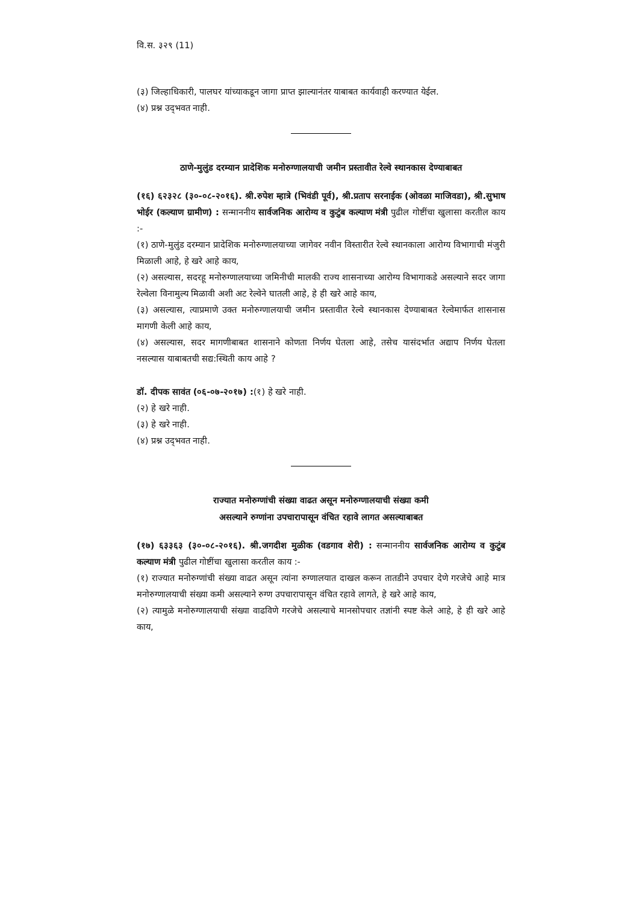वि.स. ३२९ (11)
(३) जिल्हाधिकारी, पालघर यांच्याकडून जागा प्राप्त झाल्यानंतर याबाबत कार्यवाही करण्यात येईल.
(४) प्रश्न उद्‌भवत नाही.
ठाणे-मुलुंड दरम्यान प्रादेशिक मनोरुग्णालयाची जमीन प्रस्तावीत रेल्वे स्थानकास देण्याबाबत
(१६) ६२३२८ (३०-०८-२०१६). श्री.रुपेश म्हात्रे (भिवंडी पूर्व), श्री.प्रताप सरनाईक (ओवळा माजिवडा), श्री.सुभाष भोईर (कल्याण ग्रामीण) : सन्माननीय सार्वजनिक आरोग्य व कुटुंब कल्याण मंत्री पुढील गोष्टींचा खुलासा करतील काय :-
(१) ठाणे-मुलुंड दरम्यान प्रादेशिक मनोरुग्णालयाच्या जागेवर नवीन विस्तारीत रेल्वे स्थानकाला आरोग्य विभागाची मंजुरी मिळाली आहे, हे खरे आहे काय,
(२) असल्यास, सदरहू मनोरुग्णालयाच्या जमिनीची मालकी राज्य शासनाच्या आरोग्य विभागाकडे असल्याने सदर जागा रेल्वेला विनामुल्य मिळावी अशी अट रेल्वेने घातली आहे, हे ही खरे आहे काय,
(३) असल्यास, त्याप्रमाणे उक्त मनोरुग्णालयाची जमीन प्रस्तावीत रेल्वे स्थानकास देण्याबाबत रेल्वेमार्फत शासनास मागणी केली आहे काय,
(४) असल्यास, सदर मागणीबाबत शासनाने कोणता निर्णय घेतला आहे, तसेच यासंदर्भात अद्याप निर्णय घेतला नसल्यास याबाबतची सद्य:स्थिती काय आहे ?
डॉ. दीपक सावंत (०६-०७-२०१७) :(१) हे खरे नाही.
(२) हे खरे नाही.
(३) हे खरे नाही.
(४) प्रश्न उद्‌भवत नाही.
राज्यात मनोरुग्णांची संख्या वाढत असून मनोरुग्णालयाची संख्या कमी
असल्याने रुग्णांना उपचारापासून वंचित रहावे लागत असल्याबाबत
(१७) ६३३६३ (३०-०८-२०१६). श्री.जगदीश मुळीक (वडगाव शेरी) : सन्माननीय सार्वजनिक आरोग्य व कुटुंब कल्याण मंत्री पुढील गोष्टींचा खुलासा करतील काय :-
(१) राज्यात मनोरुग्णांची संख्या वाढत असून त्यांना रुग्णालयात दाखल करून तातडीने उपचार देणे गरजेचे आहे मात्र मनोरुग्णालयाची संख्या कमी असल्याने रुग्ण उपचारापासून वंचित रहावे लागते, हे खरे आहे काय,
(२) त्यामुळे मनोरुग्णालयाची संख्या वाढविणे गरजेचे असल्याचे मानसोपचार तज्ञांनी स्पष्ट केले आहे, हे ही खरे आहे काय,